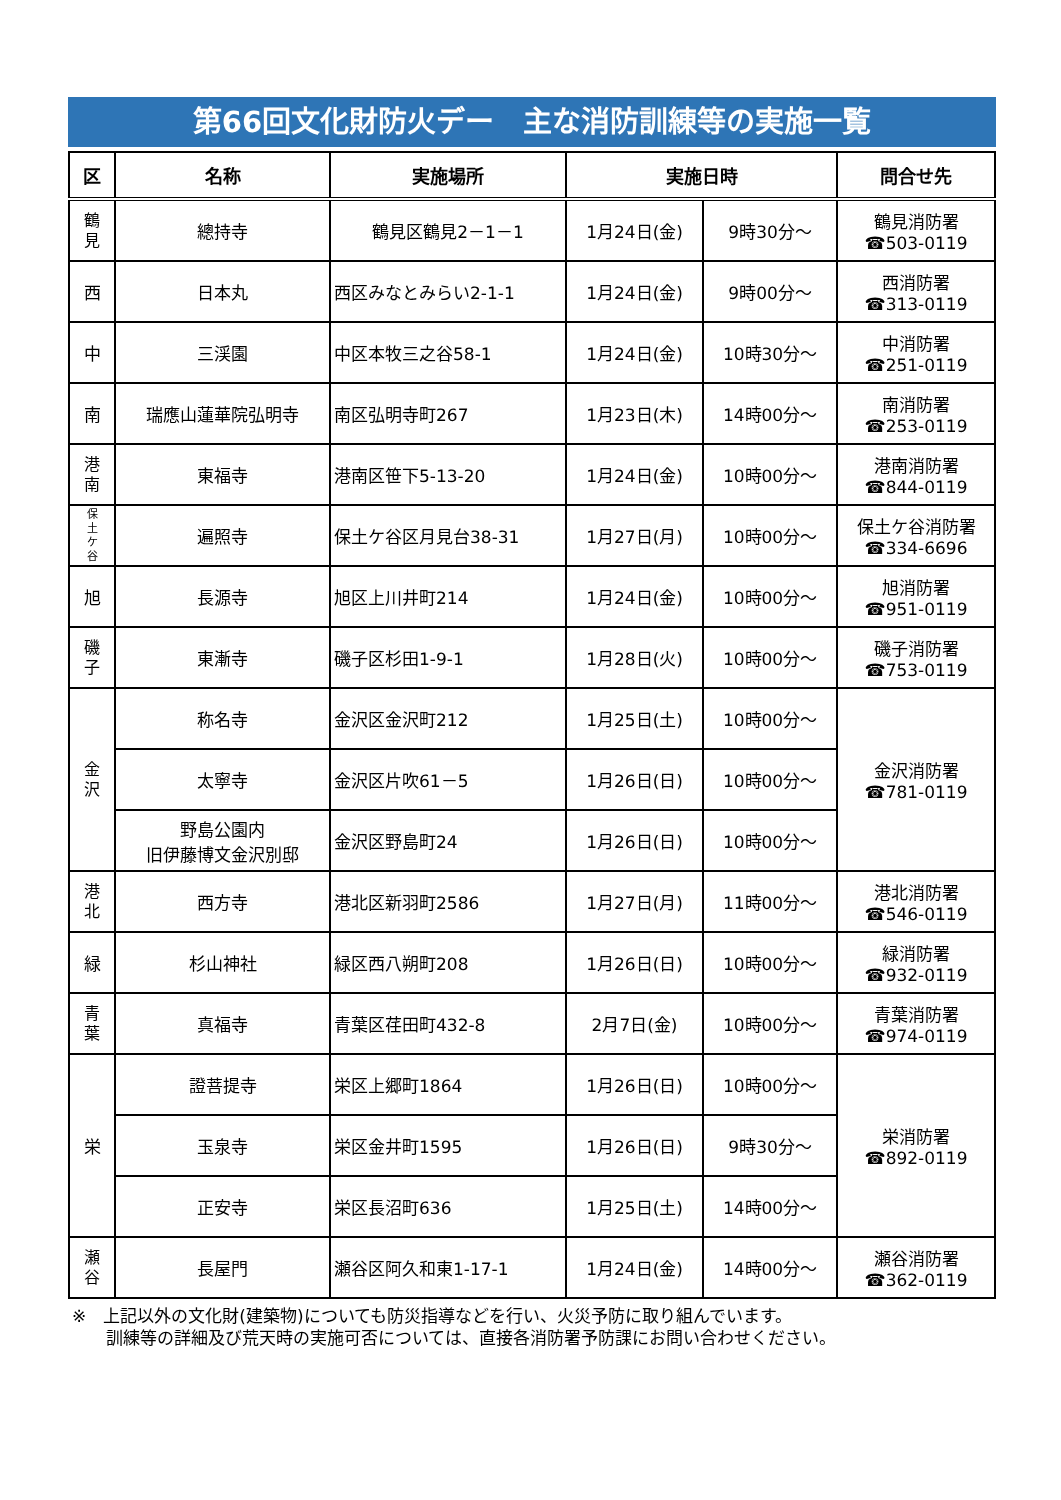第66回文化財防火デー　主な消防訓練等の実施一覧
| 区 | 名称 | 実施場所 | 実施日時 | | 問合せ先 |
| --- | --- | --- | --- | --- | --- |
| 鶴 見 | 總持寺 | 鶴見区鶴見2－1－1 | 1月24日(金) | 9時30分～ | 鶴見消防署 ☎503-0119 |
| 西 | 日本丸 | 西区みなとみらい2-1-1 | 1月24日(金) | 9時00分～ | 西消防署 ☎313-0119 |
| 中 | 三渓園 | 中区本牧三之谷58-1 | 1月24日(金) | 10時30分～ | 中消防署 ☎251-0119 |
| 南 | 瑞應山蓮華院弘明寺 | 南区弘明寺町267 | 1月23日(木) | 14時00分～ | 南消防署 ☎253-0119 |
| 港 南 | 東福寺 | 港南区笹下5-13-20 | 1月24日(金) | 10時00分～ | 港南消防署 ☎844-0119 |
| 保 土 ケ 谷 | 遍照寺 | 保土ケ谷区月見台38-31 | 1月27日(月) | 10時00分～ | 保土ケ谷消防署 ☎334-6696 |
| 旭 | 長源寺 | 旭区上川井町214 | 1月24日(金) | 10時00分～ | 旭消防署 ☎951-0119 |
| 磯 子 | 東漸寺 | 磯子区杉田1-9-1 | 1月28日(火) | 10時00分～ | 磯子消防署 ☎753-0119 |
| 金 沢 | 称名寺 | 金沢区金沢町212 | 1月25日(土) | 10時00分～ | 金沢消防署 ☎781-0119 |
| | 太寧寺 | 金沢区片吹61－5 | 1月26日(日) | 10時00分～ | |
| | 野島公園内 旧伊藤博文金沢別邸 | 金沢区野島町24 | 1月26日(日) | 10時00分～ | |
| 港 北 | 西方寺 | 港北区新羽町2586 | 1月27日(月) | 11時00分～ | 港北消防署 ☎546-0119 |
| 緑 | 杉山神社 | 緑区西八朔町208 | 1月26日(日) | 10時00分～ | 緑消防署 ☎932-0119 |
| 青 葉 | 真福寺 | 青葉区荏田町432-8 | 2月7日(金) | 10時00分～ | 青葉消防署 ☎974-0119 |
| 栄 | 證菩提寺 | 栄区上郷町1864 | 1月26日(日) | 10時00分～ | 栄消防署 ☎892-0119 |
| | 玉泉寺 | 栄区金井町1595 | 1月26日(日) | 9時30分～ | |
| | 正安寺 | 栄区長沼町636 | 1月25日(土) | 14時00分～ | |
| 瀬 谷 | 長屋門 | 瀬谷区阿久和東1-17-1 | 1月24日(金) | 14時00分～ | 瀬谷消防署 ☎362-0119 |
※　上記以外の文化財(建築物)についても防災指導などを行い、火災予防に取り組んでいます。
　　訓練等の詳細及び荒天時の実施可否については、直接各消防署予防課にお問い合わせください。